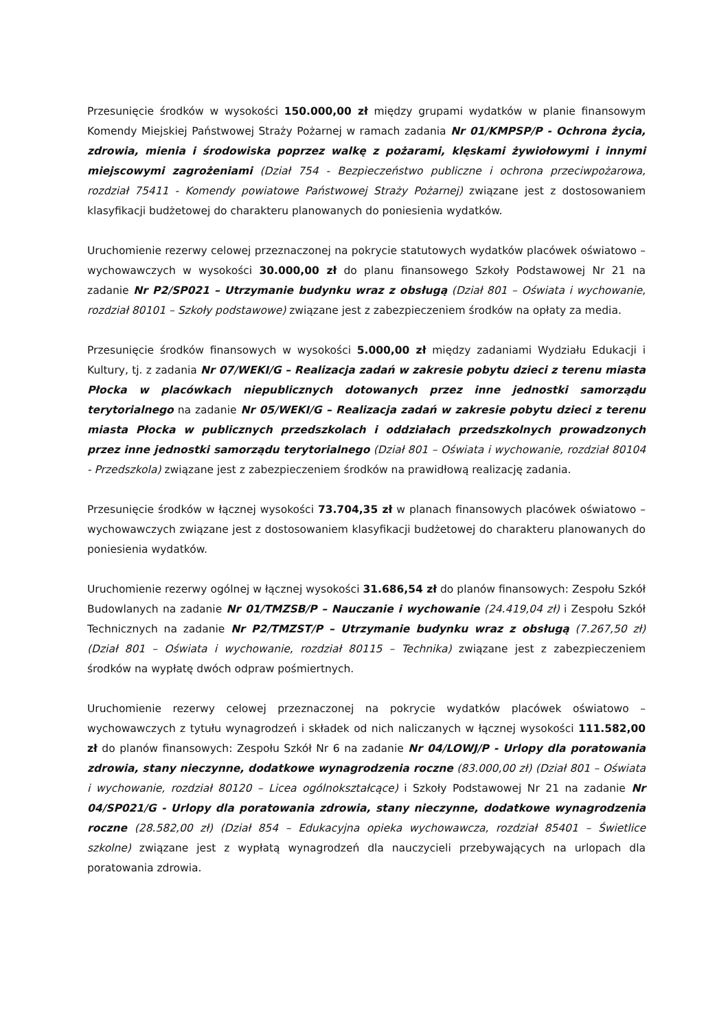Przesunięcie środków w wysokości 150.000,00 zł między grupami wydatków w planie finansowym Komendy Miejskiej Państwowej Straży Pożarnej w ramach zadania Nr 01/KMPSP/P - Ochrona życia, zdrowia, mienia i środowiska poprzez walkę z pożarami, klęskami żywiołowymi i innymi miejscowymi zagrożeniami (Dział 754 - Bezpieczeństwo publiczne i ochrona przeciwpożarowa, rozdział 75411 - Komendy powiatowe Państwowej Straży Pożarnej) związane jest z dostosowaniem klasyfikacji budżetowej do charakteru planowanych do poniesienia wydatków.
Uruchomienie rezerwy celowej przeznaczonej na pokrycie statutowych wydatków placówek oświatowo – wychowawczych w wysokości 30.000,00 zł do planu finansowego Szkoły Podstawowej Nr 21 na zadanie Nr P2/SP021 – Utrzymanie budynku wraz z obsługą (Dział 801 – Oświata i wychowanie, rozdział 80101 – Szkoły podstawowe) związane jest z zabezpieczeniem środków na opłaty za media.
Przesunięcie środków finansowych w wysokości 5.000,00 zł między zadaniami Wydziału Edukacji i Kultury, tj. z zadania Nr 07/WEKI/G – Realizacja zadań w zakresie pobytu dzieci z terenu miasta Płocka w placówkach niepublicznych dotowanych przez inne jednostki samorządu terytorialnego na zadanie Nr 05/WEKI/G – Realizacja zadań w zakresie pobytu dzieci z terenu miasta Płocka w publicznych przedszkolach i oddziałach przedszkolnych prowadzonych przez inne jednostki samorządu terytorialnego (Dział 801 – Oświata i wychowanie, rozdział 80104 - Przedszkola) związane jest z zabezpieczeniem środków na prawidłową realizację zadania.
Przesunięcie środków w łącznej wysokości 73.704,35 zł w planach finansowych placówek oświatowo – wychowawczych związane jest z dostosowaniem klasyfikacji budżetowej do charakteru planowanych do poniesienia wydatków.
Uruchomienie rezerwy ogólnej w łącznej wysokości 31.686,54 zł do planów finansowych: Zespołu Szkół Budowlanych na zadanie Nr 01/TMZSB/P – Nauczanie i wychowanie (24.419,04 zł) i Zespołu Szkół Technicznych na zadanie Nr P2/TMZST/P – Utrzymanie budynku wraz z obsługą (7.267,50 zł) (Dział 801 – Oświata i wychowanie, rozdział 80115 – Technika) związane jest z zabezpieczeniem środków na wypłatę dwóch odpraw pośmiertnych.
Uruchomienie rezerwy celowej przeznaczonej na pokrycie wydatków placówek oświatowo – wychowawczych z tytułu wynagrodzeń i składek od nich naliczanych w łącznej wysokości 111.582,00 zł do planów finansowych: Zespołu Szkół Nr 6 na zadanie Nr 04/LOWJ/P - Urlopy dla poratowania zdrowia, stany nieczynne, dodatkowe wynagrodzenia roczne (83.000,00 zł) (Dział 801 – Oświata i wychowanie, rozdział 80120 – Licea ogólnokształcące) i Szkoły Podstawowej Nr 21 na zadanie Nr 04/SP021/G - Urlopy dla poratowania zdrowia, stany nieczynne, dodatkowe wynagrodzenia roczne (28.582,00 zł) (Dział 854 – Edukacyjna opieka wychowawcza, rozdział 85401 – Świetlice szkolne) związane jest z wypłatą wynagrodzeń dla nauczycieli przebywających na urlopach dla poratowania zdrowia.